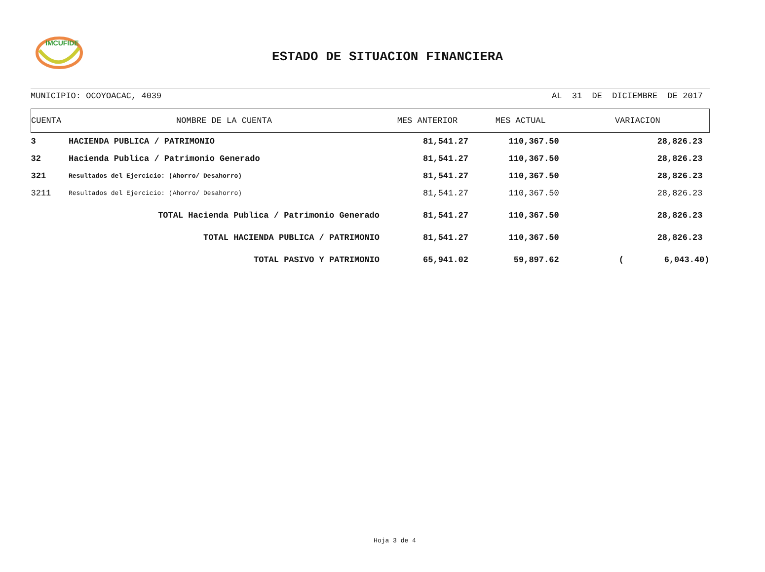IMCUFIDE
ESTADO DE SITUACION FINANCIERA
MUNICIPIO: OCOYOACAC, 4039 AL 31 DE DICIEMBRE DE 2017
| CUENTA | NOMBRE DE LA CUENTA | MES ANTERIOR | MES ACTUAL | VARIACION |
| --- | --- | --- | --- | --- |
| 3 | HACIENDA PUBLICA / PATRIMONIO | 81,541.27 | 110,367.50 | 28,826.23 |
| 32 | Hacienda Publica / Patrimonio Generado | 81,541.27 | 110,367.50 | 28,826.23 |
| 321 | Resultados del Ejercicio: (Ahorro/ Desahorro) | 81,541.27 | 110,367.50 | 28,826.23 |
| 3211 | Resultados del Ejercicio: (Ahorro/ Desahorro) | 81,541.27 | 110,367.50 | 28,826.23 |
| | TOTAL Hacienda Publica / Patrimonio Generado | 81,541.27 | 110,367.50 | 28,826.23 |
| | TOTAL HACIENDA PUBLICA / PATRIMONIO | 81,541.27 | 110,367.50 | 28,826.23 |
| | TOTAL PASIVO Y PATRIMONIO | 65,941.02 | 59,897.62 | ( 6,043.40) |
Hoja 3 de 4